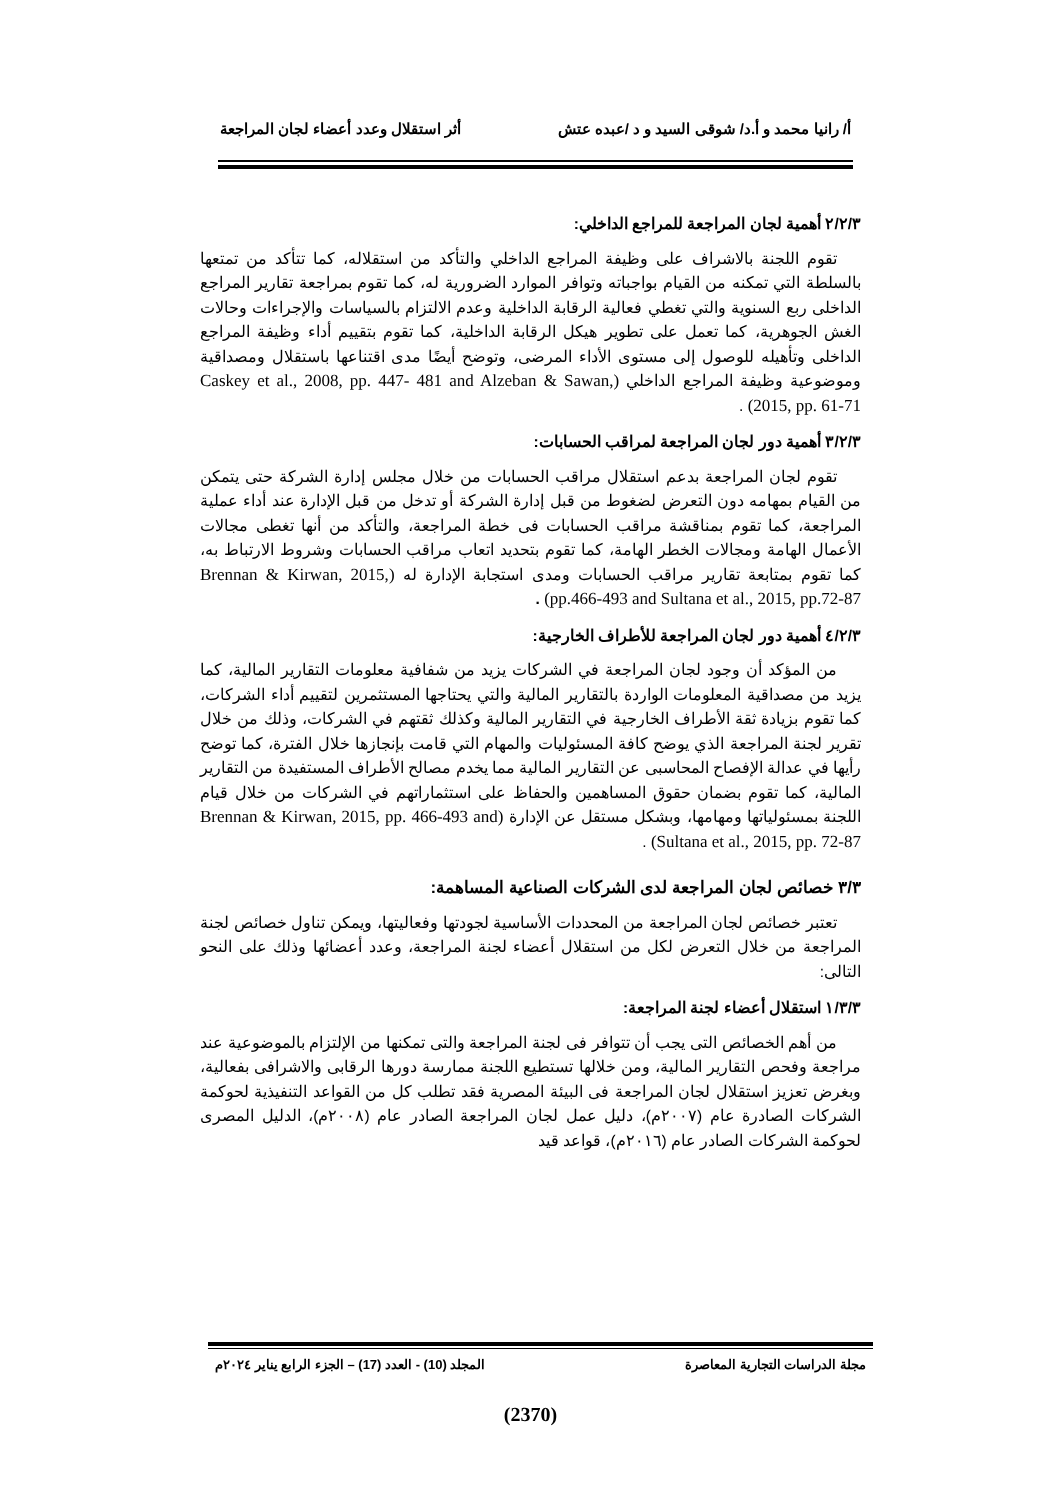أ/ رانيا محمد و أ.د/ شوقى السيد و د /عبده عتش أثر استقلال وعدد أعضاء لجان المراجعة
٢/٢/٣ أهمية لجان المراجعة للمراجع الداخلي:
تقوم اللجنة بالاشراف على وظيفة المراجع الداخلي والتأكد من استقلاله، كما تتأكد من تمتعها بالسلطة التي تمكنه من القيام بواجباته وتوافر الموارد الضرورية له، كما تقوم بمراجعة تقارير المراجع الداخلى ربع السنوية والتي تغطي فعالية الرقابة الداخلية وعدم الالتزام بالسياسات والإجراءات وحالات الغش الجوهرية، كما تعمل على تطوير هيكل الرقابة الداخلية، كما تقوم بتقييم أداء وظيفة المراجع الداخلى وتأهيله للوصول إلى مستوى الأداء المرضى، وتوضح أيضًا مدى اقتناعها باستقلال ومصداقية وموضوعية وظيفة المراجع الداخلي (Caskey et al., 2008, pp. 447- 481 and Alzeban & Sawan, 2015, pp. 61-71) .
٣/٢/٣ أهمية دور لجان المراجعة لمراقب الحسابات:
تقوم لجان المراجعة بدعم استقلال مراقب الحسابات من خلال مجلس إدارة الشركة حتى يتمكن من القيام بمهامه دون التعرض لضغوط من قبل إدارة الشركة أو تدخل من قبل الإدارة عند أداء عملية المراجعة، كما تقوم بمناقشة مراقب الحسابات فى خطة المراجعة، والتأكد من أنها تغطى مجالات الأعمال الهامة ومجالات الخطر الهامة، كما تقوم بتحديد اتعاب مراقب الحسابات وشروط الارتباط به، كما تقوم بمتابعة تقارير مراقب الحسابات ومدى استجابة الإدارة له (Brennan & Kirwan, 2015, pp.466-493 and Sultana et al., 2015, pp.72-87) .
٤/٢/٣ أهمية دور لجان المراجعة للأطراف الخارجية:
من المؤكد أن وجود لجان المراجعة في الشركات يزيد من شفافية معلومات التقارير المالية، كما يزيد من مصداقية المعلومات الواردة بالتقارير المالية والتي يحتاجها المستثمرين لتقييم أداء الشركات، كما تقوم بزيادة ثقة الأطراف الخارجية في التقارير المالية وكذلك ثقتهم في الشركات، وذلك من خلال تقرير لجنة المراجعة الذي يوضح كافة المسئوليات والمهام التي قامت بإنجازها خلال الفترة، كما توضح رأيها في عدالة الإفصاح المحاسبى عن التقارير المالية مما يخدم مصالح الأطراف المستفيدة من التقارير المالية، كما تقوم بضمان حقوق المساهمين والحفاظ على استثماراتهم في الشركات من خلال قيام اللجنة بمسئولياتها ومهامها، وبشكل مستقل عن الإدارة (Brennan & Kirwan, 2015, pp. 466-493 and Sultana et al., 2015, pp. 72-87) .
٣/٣ خصائص لجان المراجعة لدى الشركات الصناعية المساهمة:
تعتبر خصائص لجان المراجعة من المحددات الأساسية لجودتها وفعاليتها، ويمكن تناول خصائص لجنة المراجعة من خلال التعرض لكل من استقلال أعضاء لجنة المراجعة، وعدد أعضائها وذلك على النحو التالى:
١/٣/٣ استقلال أعضاء لجنة المراجعة:
من أهم الخصائص التى يجب أن تتوافر فى لجنة المراجعة والتى تمكنها من الإلتزام بالموضوعية عند مراجعة وفحص التقارير المالية، ومن خلالها تستطيع اللجنة ممارسة دورها الرقابى والاشرافى بفعالية، وبغرض تعزيز استقلال لجان المراجعة فى البيئة المصرية فقد تطلب كل من القواعد التنفيذية لحوكمة الشركات الصادرة عام (٢٠٠٧م)، دليل عمل لجان المراجعة الصادر عام (٢٠٠٨م)، الدليل المصرى لحوكمة الشركات الصادر عام (٢٠١٦م)، قواعد قيد
مجلة الدراسات التجارية المعاصرة المجلد (10) - العدد (17) – الجزء الرابع يناير ٢٠٢٤م
(2370)